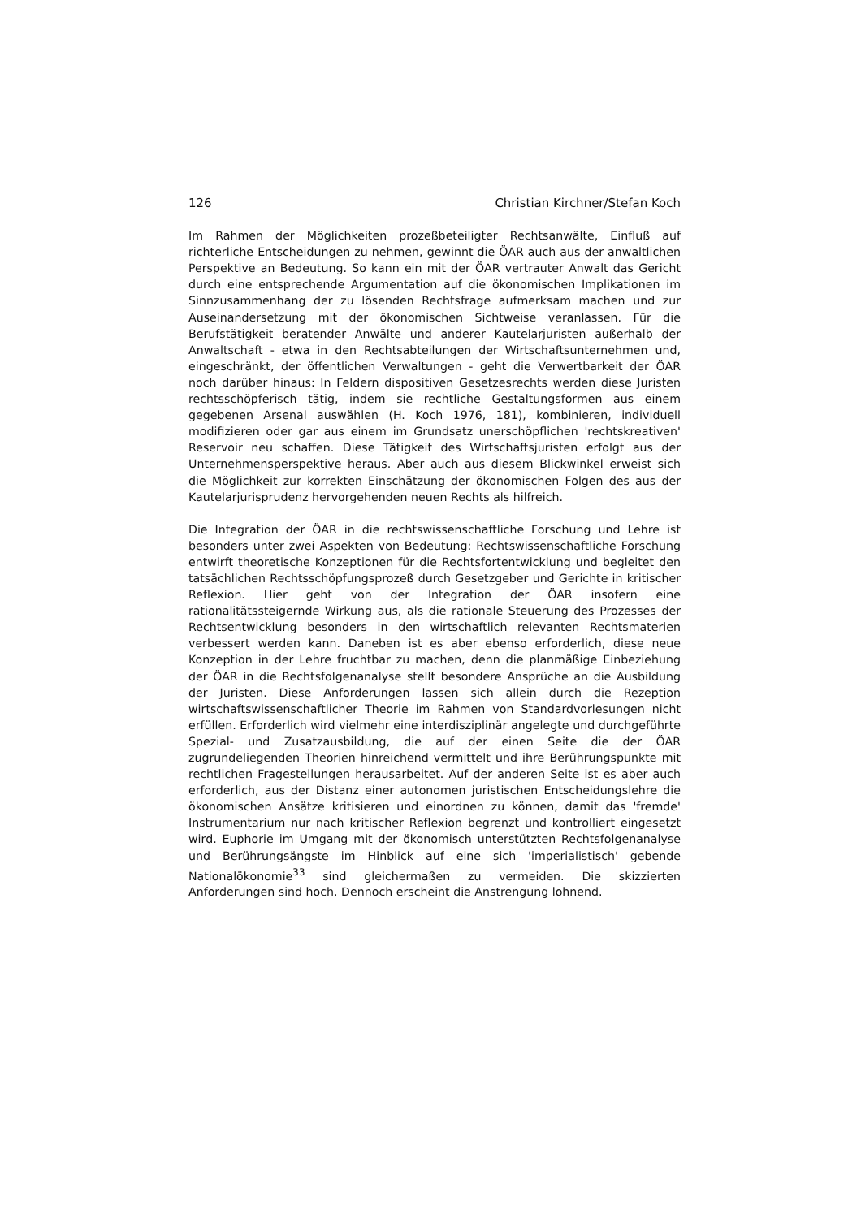126 Christian Kirchner/Stefan Koch
Im Rahmen der Möglichkeiten prozeßbeteiligter Rechtsanwälte, Einfluß auf richterliche Entscheidungen zu nehmen, gewinnt die ÖAR auch aus der anwaltlichen Perspektive an Bedeutung. So kann ein mit der ÖAR vertrauter Anwalt das Gericht durch eine entsprechende Argumentation auf die ökonomischen Implikationen im Sinnzusammenhang der zu lösenden Rechtsfrage aufmerksam machen und zur Auseinandersetzung mit der ökonomischen Sichtweise veranlassen. Für die Berufstätigkeit beratender Anwälte und anderer Kautelarjuristen außerhalb der Anwaltschaft - etwa in den Rechtsabteilungen der Wirtschaftsunternehmen und, eingeschränkt, der öffentlichen Verwaltungen - geht die Verwertbarkeit der ÖAR noch darüber hinaus: In Feldern dispositiven Gesetzesrechts werden diese Juristen rechtsschöpferisch tätig, indem sie rechtliche Gestaltungsformen aus einem gegebenen Arsenal auswählen (H. Koch 1976, 181), kombinieren, individuell modifizieren oder gar aus einem im Grundsatz unerschöpflichen 'rechtskreativen' Reservoir neu schaffen. Diese Tätigkeit des Wirtschaftsjuristen erfolgt aus der Unternehmensperspektive heraus. Aber auch aus diesem Blickwinkel erweist sich die Möglichkeit zur korrekten Einschätzung der ökonomischen Folgen des aus der Kautelarjurisprudenz hervorgehenden neuen Rechts als hilfreich.
Die Integration der ÖAR in die rechtswissenschaftliche Forschung und Lehre ist besonders unter zwei Aspekten von Bedeutung: Rechtswissenschaftliche Forschung entwirft theoretische Konzeptionen für die Rechtsfortentwicklung und begleitet den tatsächlichen Rechtsschöpfungsprozeß durch Gesetzgeber und Gerichte in kritischer Reflexion. Hier geht von der Integration der ÖAR insofern eine rationalitätssteigernde Wirkung aus, als die rationale Steuerung des Prozesses der Rechtsentwicklung besonders in den wirtschaftlich relevanten Rechtsmaterien verbessert werden kann. Daneben ist es aber ebenso erforderlich, diese neue Konzeption in der Lehre fruchtbar zu machen, denn die planmäßige Einbeziehung der ÖAR in die Rechtsfolgenanalyse stellt besondere Ansprüche an die Ausbildung der Juristen. Diese Anforderungen lassen sich allein durch die Rezeption wirtschaftswissenschaftlicher Theorie im Rahmen von Standardvorlesungen nicht erfüllen. Erforderlich wird vielmehr eine interdisziplinär angelegte und durchgeführte Spezial- und Zusatzausbildung, die auf der einen Seite die der ÖAR zugrundeliegenden Theorien hinreichend vermittelt und ihre Berührungspunkte mit rechtlichen Fragestellungen herausarbeitet. Auf der anderen Seite ist es aber auch erforderlich, aus der Distanz einer autonomen juristischen Entscheidungslehre die ökonomischen Ansätze kritisieren und einordnen zu können, damit das 'fremde' Instrumentarium nur nach kritischer Reflexion begrenzt und kontrolliert eingesetzt wird. Euphorie im Umgang mit der ökonomisch unterstützten Rechtsfolgenanalyse und Berührungsängste im Hinblick auf eine sich 'imperialistisch' gebende Nationalökonomie<sup>33</sup> sind gleichermaßen zu vermeiden. Die skizzierten Anforderungen sind hoch. Dennoch erscheint die Anstrengung lohnend.